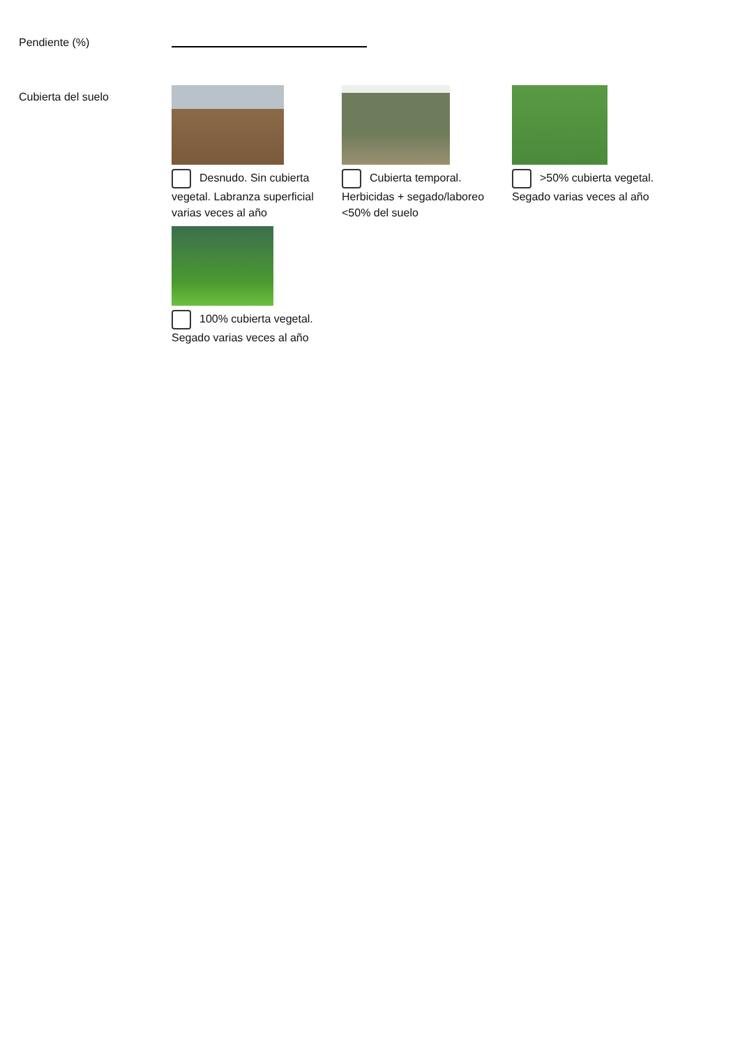Pendiente (%)
Cubierta del suelo
Desnudo. Sin cubierta vegetal. Labranza superficial varias veces al año
Cubierta temporal. Herbicidas + segado/laboreo <50% del suelo
>50% cubierta vegetal. Segado varias veces al año
100% cubierta vegetal. Segado varias veces al año